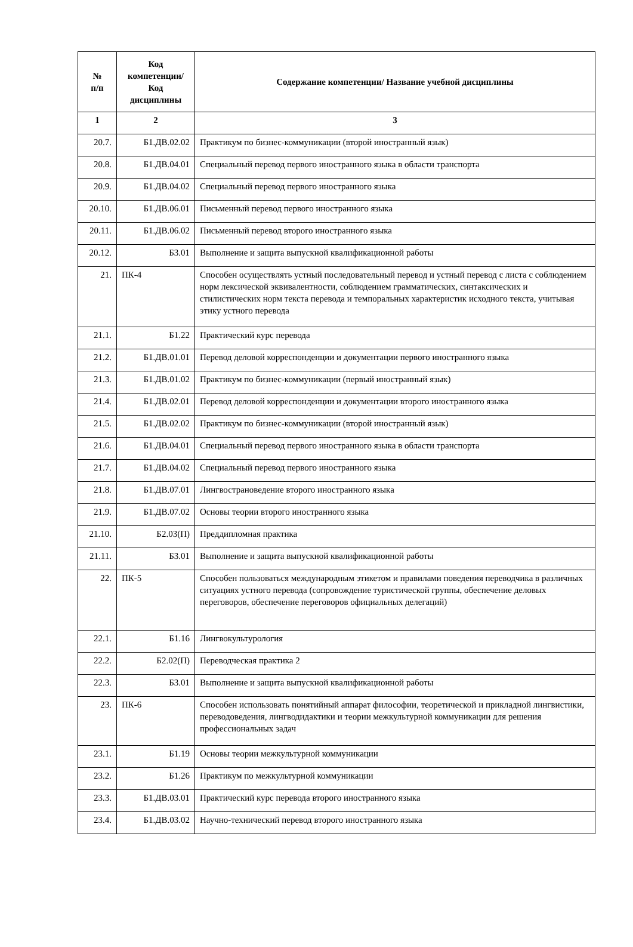| № п/п | Код компетенции/ Код дисциплины | Содержание компетенции/ Название учебной дисциплины |
| --- | --- | --- |
| 1 | 2 | 3 |
| 20.7. | Б1.ДВ.02.02 | Практикум по бизнес-коммуникации (второй иностранный язык) |
| 20.8. | Б1.ДВ.04.01 | Специальный перевод первого иностранного языка в области транспорта |
| 20.9. | Б1.ДВ.04.02 | Специальный перевод первого иностранного языка |
| 20.10. | Б1.ДВ.06.01 | Письменный перевод первого иностранного языка |
| 20.11. | Б1.ДВ.06.02 | Письменный перевод второго иностранного языка |
| 20.12. | Б3.01 | Выполнение и защита выпускной квалификационной работы |
| 21. | ПК-4 | Способен осуществлять устный последовательный перевод и устный перевод с листа с соблюдением норм лексической эквивалентности, соблюдением грамматических, синтаксических и стилистических норм текста перевода и темпоральных характеристик исходного текста, учитывая этику устного перевода |
| 21.1. | Б1.22 | Практический курс перевода |
| 21.2. | Б1.ДВ.01.01 | Перевод деловой корреспонденции и документации первого иностранного языка |
| 21.3. | Б1.ДВ.01.02 | Практикум по бизнес-коммуникации (первый иностранный язык) |
| 21.4. | Б1.ДВ.02.01 | Перевод деловой корреспонденции и документации второго иностранного языка |
| 21.5. | Б1.ДВ.02.02 | Практикум по бизнес-коммуникации (второй иностранный язык) |
| 21.6. | Б1.ДВ.04.01 | Специальный перевод первого иностранного языка в области транспорта |
| 21.7. | Б1.ДВ.04.02 | Специальный перевод первого иностранного языка |
| 21.8. | Б1.ДВ.07.01 | Лингвострановедение второго иностранного языка |
| 21.9. | Б1.ДВ.07.02 | Основы теории второго иностранного языка |
| 21.10. | Б2.03(П) | Преддипломная практика |
| 21.11. | Б3.01 | Выполнение и защита выпускной квалификационной работы |
| 22. | ПК-5 | Способен пользоваться международным этикетом и правилами поведения переводчика в различных ситуациях устного перевода (сопровождение туристической группы, обеспечение деловых переговоров, обеспечение переговоров официальных делегаций) |
| 22.1. | Б1.16 | Лингвокультурология |
| 22.2. | Б2.02(П) | Переводческая практика 2 |
| 22.3. | Б3.01 | Выполнение и защита выпускной квалификационной работы |
| 23. | ПК-6 | Способен использовать понятийный аппарат философии, теоретической и прикладной лингвистики, переводоведения, лингводидактики и теории межкультурной коммуникации для решения профессиональных задач |
| 23.1. | Б1.19 | Основы теории межкультурной коммуникации |
| 23.2. | Б1.26 | Практикум по межкультурной коммуникации |
| 23.3. | Б1.ДВ.03.01 | Практический курс перевода второго иностранного языка |
| 23.4. | Б1.ДВ.03.02 | Научно-технический перевод второго иностранного языка |